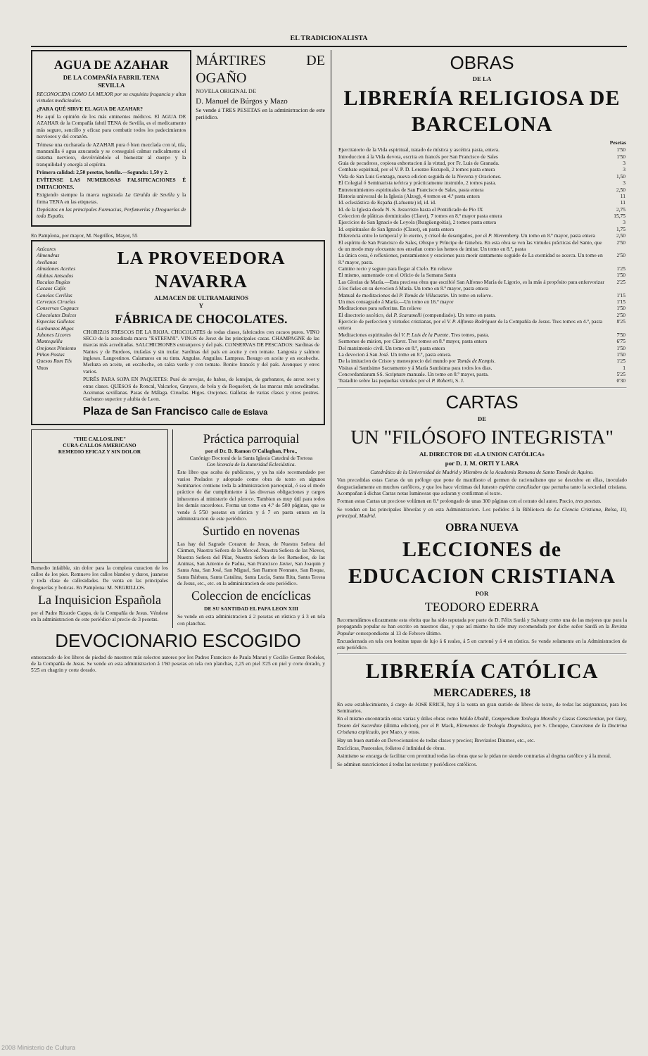EL TRADICIONALISTA
AGUA DE AZAHAR
DE LA COMPAÑÍA FABRIL TENA
SEVILLA
RECONOCIDA COMO LA MEJOR por su exquisita fragancia y altas virtudes medicinales.
¿PARA QUÉ SIRVE EL AGUA DE AZAHAR?
He aquí la opinión de los más eminentes médicos. El AGUA DE AZAHAR de la Compañía fabril TENA de Sevilla, es el medicamento más seguro, sencillo y eficaz para combatir todos los padecimientos nerviosos y del corazón.
Tómese una cucharada de AZAHAR pura ó bien mezclada con té, tila, manzanilla ó agua azucarada y se conseguirá calmar radicalmente el sistema nervioso, devolviéndole el bienestar al cuerpo y la tranquilidad y energía al espíritu.
Primera calidad: 2,50 pesetas, botella.—Segunda: 1,50 y 2.
EVÍTENSE LAS NUMEROSAS FALSIFICACIONES É IMITACIONES.
Exigiendo siempre la marca registrada La Giralda de Sevilla y la firma TENA en las etiquetas.
Depósitos en las principales Farmacias, Perfumerías y Droguerías de toda España.
MÁRTIRES DE OGAÑO
NOVELA ORIGINAL DE
D. Manuel de Búrgos y Mazo
Se vende á TRES PESETAS en la administracion de este periódico.
En Pamplona, por mayor, M. Negrillos, Mayor, 55
Azúcares Almendras Avellanas Almidones Aceites Alubias Anisados Bacalao Bugías Cacaos Cafés Canelas Cerillas Cervezas Ciruelas Conservas Cognacs Chocolates Dulces Especias Galletas Garbanzos Higos Jabones Licores Mantequilla Orejones Pimiento Piñon Pastas Quesos Rom Tés Vinos
LA PROVEEDORA NAVARRA
ALMACEN DE ULTRAMARINOS
Y
FÁBRICA DE CHOCOLATES.
CHORIZOS FRESCOS DE LA RIOJA. CHOCOLATES de todas clases, fabricados con cacaos puros. VINO SECO de la acreditada marca "ESTEFANI". VINOS de Jerez de las principales casas. CHAMPAGNE de las marcas más acreditadas. SALCHICHONES extranjeros y del país. CONSERVAS DE PESCADOS: Sardinas de Nantes y de Burdeos, trufadas y sin trufar. Sardinas del país en aceite y con tomate. Langosta y salmon ingleses. Langostinos. Calamares en su tinta. Angulas. Anguilas. Lamprea. Besugo en aceite y en escabeche. Merluza en aceite, en escabeche, en salsa verde y con tomate. Bonito francés y del país. Arenques y otros varios.
PURÉS PARA SOPA EN PAQUETES: Puré de arvejas, de habas, de lentejas, de garbanzos, de arroz root y otras clases. QUESOS de Roncal, Valcarlos, Gruyere, de bola y de Roquefort, de las marcas más acreditadas. Aceitunas sevillanas. Pasas de Málaga. Ciruelas. Higos. Orejones. Galletas de varias clases y otros postres. Garbanzo superior y alubia de Leon.
Plaza de San Francisco Calle de Eslava
"THE CALLOSLINE"
CURA-CALLOS AMERICANO
REMEDIO EFICAZ Y SIN DOLOR
Remedio infalible, sin dolor para la completa curacion de los callos de los pies. Remueve los callos blandos y duros, juanetes y toda clase de callosidades. De venta en las principales droguerías y boticas. En Pamplona: M. NEGRILLOS.
La Inquisicion Española
por el Padre Ricardo Cappa, de la Compañía de Jesus. Véndese en la administracion de este periódico al precio de 3 pesetas.
Práctica parroquial
por el Dr. D. Ramon O'Callaghan, Pbro.,
Canónigo Doctoral de la Santa Iglesia Catedral de Tortosa
Con licencia de la Autoridad Eclesiástica.
Este libro que acaba de publicarse, y ya ha sido recomendado por varios Prelados y adoptado como obra de texto en algunos Seminarios contiene toda la administracion parroquial, ó sea el modo práctico de dar cumplimiento á las diversas obligaciones y cargos inherentes al ministerio del párroco. Tambien es muy útil para todos los demás sacerdotes. Forma un tomo en 4.º de 500 páginas, que se vende á 5'50 pesetas en rústica y á 7 en pasta entera en la administracion de este periódico.
Surtido en novenas
Las hay del Sagrado Corazon de Jesus, de Nuestra Señora del Cármen, Nuestra Señora de la Merced. Nuestra Señora de las Nieves, Nuestra Señora del Pilar, Nuestra Señora de los Remedios, de las Animas, San Antonio de Padua, San Francisco Javier, San Joaquin y Santa Ana, San José, San Miguel, San Ramon Nonnato, San Roque, Santa Bárbara, Santa Catalina, Santa Lucía, Santa Rita, Santa Teresa de Jesus, etc., etc. en la administracion de este periódico.
Coleccion de encíclicas
DE SU SANTIDAD EL PAPA LEON XIII
Se vende en esta administracion á 2 pesetas en rústica y á 3 en tela con planchas.
DEVOCIONARIO ESCOGIDO
entresacado de los libros de piedad de nuestros más selectos autores por los Padres Francisco de Paula Maruri y Cecilio Gomez Rodeles, de la Compañía de Jesus. Se vende en esta administracion á 1'60 pesetas en tela con planchas, 2,25 en piel 3'25 en piel y corte dorado, y 5'25 en chagrin y corte dorado.
OBRAS
DE LA
LIBRERÍA RELIGIOSA DE BARCELONA
| | Pesetas |
| Ejercitatorio de la Vida espiritual, tratado de mística y ascética pasta, entera. | 1'50 |
| Introduccion á la Vida devota, escrita en francés por San Francisco de Sales | 1'50 |
| Guia de pecadores, copiosa exhortacion á la virtud, por Fr. Luis de Granada. | 3 |
| Combate espiritual, por el V. P. D. Lorenzo Escupoli, 2 tomos pasta entera | 3 |
| Vida de San Luis Gonzaga, nueva edicion seguida de la Novena y Oraciones. | 1,50 |
| El Colegial ó Seminarista teórica y prácticamente instruido, 2 tomos pasta. | 3 |
| Entretenimientos espirituales de San Francisco de Sales, pasta entera | 2,50 |
| Historia universal de la Iglesia (Alzog), 4 tomos en 4.º pasta entera | 11 |
| Id. eclesiástica de España (Lafuente) id, id. id. | 11 |
| Id. de la Iglesia desde N. S. Jesucristo hasta el Pontificado de Pio IX | 2,75 |
| Coleccion de pláticas dominicales (Claret), 7 tomos en 8.º mayor pasta entera | 15,75 |
| Ejercicios de San Ignacio de Loyola (Ibargüengoitia), 2 tomos pasta entera | 3 |
| Id. espirituales de San Ignacio (Claret), en pasta entera | 1,75 |
| Diferencia entre lo temporal y lo eterno, y crisol de desengaños, por el P. Nieremberg . Un tomo en 8.º mayor, pasta entera | 2,50 |
| El espíritu de San Francisco de Sales, Obispo y Príncipe de Ginebra. En esta obra se ven las virtudes prácticas del Santo, que de un modo muy elocuente nos enseñan como las hemos de imitar. Un tomo en 8.º, pasta | 2'50 |
| La única cosa, ó reflexiones, pensamientos y oraciones para morir santamente seguido de La eternidad se acerca. Un tomo en 8.º mayor, pasta. | 2'50 |
| Camino recto y seguro para llegar al Cielo. En relieve | 1'25 |
| El mismo, aumentado con el Oficio de la Semana Santa | 1'50 |
| Las Glorias de María.—Esta preciosa obra que escribió San Alfonso María de Ligorio, es la más á propósito para enfervorizar á los fieles en su devocion á María. Un tomo en 8.º mayor, pasta entera | 2'25 |
| Manual de meditaciones del P. Tomás de Villacastin . Un tomo en relieve. | 1'15 |
| Un mes consagrado á María.—Un tomo en 16.º mayor | 1'15 |
| Meditaciones para señoritas. En relieve | 1'50 |
| El directorio ascético, del P. Scaramelli (compendiado). Un tomo en pasta. | 2'50 |
| Ejercicio de perfeccion y virtudes cristianas, por el V. P. Alfonso Rodriguez de la Compañía de Jesus. Tres tomos en 4.º, pasta entera | 8'25 |
| Meditaciones espirituales del V. P. Luis de la Puente . Tres tomos, pasta. | 7'50 |
| Sermones de mision, por Claret . Tres tomos en 8.º mayor, pasta entera | 6'75 |
| Del matrimonio civil. Un tomo en 8.º, pasta entera | 1'50 |
| La devocion á San José. Un tomo en 8.º, pasta entera. | 1'50 |
| De la imitacion de Cristo y menosprecio del mundo por Tomás de Kempis . | 1'25 |
| Visitas al Santísimo Sacramento y á María Santísima para todos los dias. | 1 |
| Concordantiarum SS. Scripturæ manuale. Un tomo en 8.º mayor, pasta. | 5'25 |
| Tratadito sobre las pequeñas virtudes por el P. Roberti , S. J. | 0'30 |
CARTAS
DE
UN "FILÓSOFO INTEGRISTA"
AL DIRECTOR DE «LA UNION CATÓLICA»
por D. J. M. ORTI Y LARA
Catedrático de la Universidad de Madrid y Miembro de la Academia Romana de Santo Tomás de Aquino.
Van precedidas estas Cartas de un prólogo que pone de manifiesto el germen de racionalismo que se descubre en ellas, inoculado desgraciadamente en muchos católicos, y que los hace víctimas del funesto espíritu conciliador que perturba tanto la sociedad cristiana. Acompañan á dichas Cartas notas luminosas que aclaran y confirman el texto.
Forman estas Cartas un precioso volúmen en 8.º prolongado de unas 300 páginas con el retrato del autor. Precio, tres pesetas.
Se venden en las principales librerías y en esta Administracion. Los pedidos á la Biblioteca de La Ciencia Cristiana, Bolsa, 10, principal, Madrid.
OBRA NUEVA
LECCIONES de EDUCACION CRISTIANA
POR
TEODORO EDERRA
Recomendámos eficazmente esta obrita que ha sido reputada por parte de D. Félix Sardá y Salvany como una de las mejores que para la propaganda popular se han escrito en nuestros dias, y que así mismo ha sido muy recomendada por dicho señor Sardá en la Revista Popular correspondiente al 13 de Febrero último.
Encuadernada en tela con bonitas tapas de lujo á 6 reales, á 5 en cartoné y á 4 en rústica. Se vende solamente en la Administracion de este periódico.
LIBRERÍA CATÓLICA
MERCADERES, 18
En este establecimiento, á cargo de JOSE ERICE, hay á la venta un gran surtido de libros de texto, de todas las asignaturas, para los Seminarios.
En el mismo encontrarán otras varias y útiles obras como Waldo Ubaldi, Compendium Teologia Moralis y Casus Conscientiae, por Gury, Tesoro del Sacerdote (última edicion), por el P. Mack, Elementos de Teología Dogmática, por S. Chouppe, Catecismo de la Doctrina Cristiana explicado, por Mazo, y otras.
Hay un buen surtido en Devocionarios de todas clases y precios; Breviarios Diurnos, etc., etc.
Encíclicas, Pastorales, folletos é infinidad de obras.
Asimismo se encarga de facilitar con prontitud todas las obras que se le pidan no siendo contrarias al dogma católico y á la moral.
Se admiten suscriciones á todas las revistas y periódicos católicos.
2008 Ministerio de Cultura